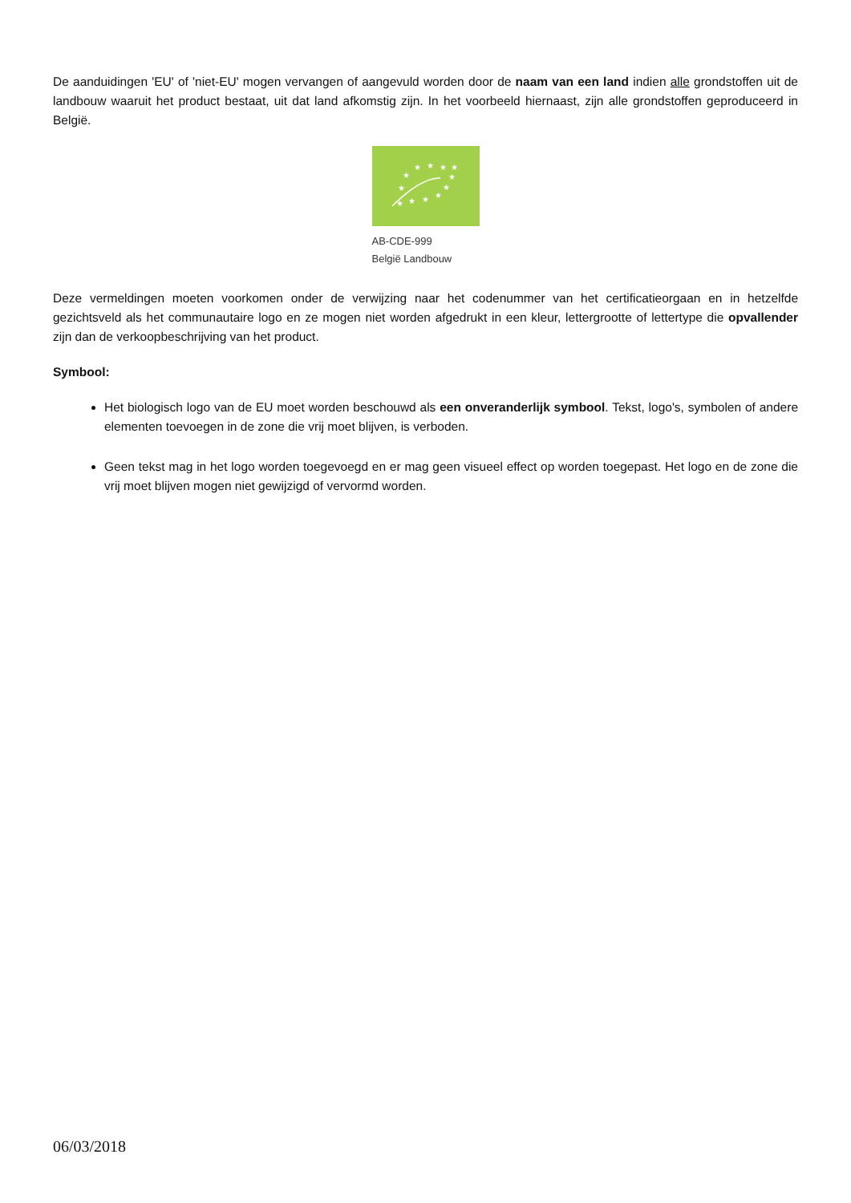De aanduidingen 'EU' of 'niet-EU' mogen vervangen of aangevuld worden door de naam van een land indien alle grondstoffen uit de landbouw waaruit het product bestaat, uit dat land afkomstig zijn. In het voorbeeld hiernaast, zijn alle grondstoffen geproduceerd in België.
★
★
★
★
★
★
★
★
★
★
★
★
AB-CDE-999
België Landbouw
Deze vermeldingen moeten voorkomen onder de verwijzing naar het codenummer van het certificatieorgaan en in hetzelfde gezichtsveld als het communautaire logo en ze mogen niet worden afgedrukt in een kleur, lettergrootte of lettertype die opvallender zijn dan de verkoopbeschrijving van het product.
Symbool:
Het biologisch logo van de EU moet worden beschouwd als een onveranderlijk symbool. Tekst, logo's, symbolen of andere elementen toevoegen in de zone die vrij moet blijven, is verboden.
Geen tekst mag in het logo worden toegevoegd en er mag geen visueel effect op worden toegepast. Het logo en de zone die vrij moet blijven mogen niet gewijzigd of vervormd worden.
06/03/2018